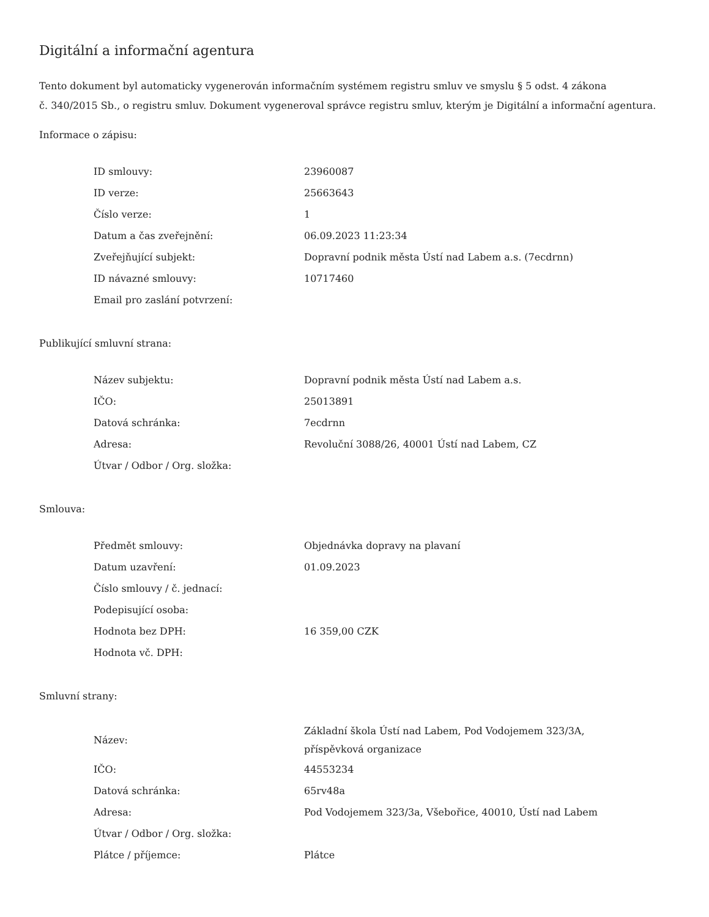Digitální a informační agentura
Tento dokument byl automaticky vygenerován informačním systémem registru smluv ve smyslu § 5 odst. 4 zákona
č. 340/2015 Sb., o registru smluv. Dokument vygeneroval správce registru smluv, kterým je Digitální a informační agentura.
Informace o zápisu:
| ID smlouvy: | 23960087 |
| ID verze: | 25663643 |
| Číslo verze: | 1 |
| Datum a čas zveřejnění: | 06.09.2023 11:23:34 |
| Zveřejňující subjekt: | Dopravní podnik města Ústí nad Labem a.s. (7ecdrnn) |
| ID návazné smlouvy: | 10717460 |
| Email pro zaslání potvrzení: | |
Publikující smluvní strana:
| Název subjektu: | Dopravní podnik města Ústí nad Labem a.s. |
| IČO: | 25013891 |
| Datová schránka: | 7ecdrnn |
| Adresa: | Revoluční 3088/26, 40001 Ústí nad Labem, CZ |
| Útvar / Odbor / Org. složka: | |
Smlouva:
| Předmět smlouvy: | Objednávka dopravy na plavaní |
| Datum uzavření: | 01.09.2023 |
| Číslo smlouvy / č. jednací: | |
| Podepisující osoba: | |
| Hodnota bez DPH: | 16 359,00 CZK |
| Hodnota vč. DPH: | |
Smluvní strany:
| Název: | Základní škola Ústí nad Labem, Pod Vodojemem 323/3A, příspěvková organizace |
| IČO: | 44553234 |
| Datová schránka: | 65rv48a |
| Adresa: | Pod Vodojemem 323/3a, Všebořice, 40010, Ústí nad Labem |
| Útvar / Odbor / Org. složka: | |
| Plátce / příjemce: | Plátce |